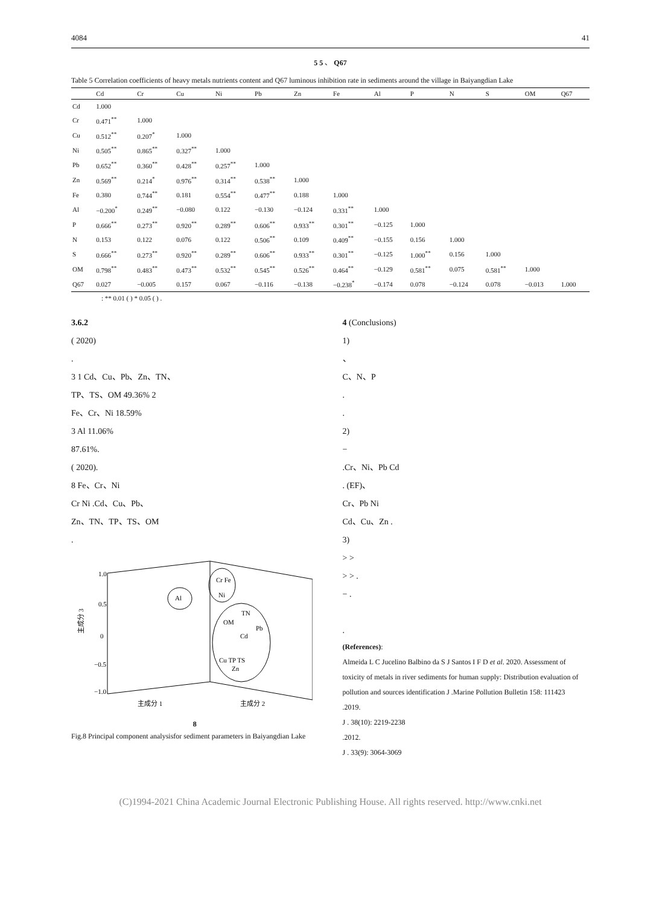4084 41
5 5 、 Q67
Table 5 Correlation coefficients of heavy metals nutrients content and Q67 luminous inhibition rate in sediments around the village in Baiyangdian Lake
| | Cd | Cr | Cu | Ni | Pb | Zn | Fe | Al | P | N | S | OM | Q67 |
| --- | --- | --- | --- | --- | --- | --- | --- | --- | --- | --- | --- | --- | --- |
| Cd | 1.000 | | | | | | | | | | | | |
| Cr | 0.471<sup>**</sup> | 1.000 | | | | | | | | | | | |
| Cu | 0.512<sup>**</sup> | 0.207<sup>*</sup> | 1.000 | | | | | | | | | | |
| Ni | 0.505<sup>**</sup> | 0.865<sup>**</sup> | 0.327<sup>**</sup> | 1.000 | | | | | | | | | |
| Pb | 0.652<sup>**</sup> | 0.360<sup>**</sup> | 0.428<sup>**</sup> | 0.257<sup>**</sup> | 1.000 | | | | | | | | |
| Zn | 0.569<sup>**</sup> | 0.214<sup>*</sup> | 0.976<sup>**</sup> | 0.314<sup>**</sup> | 0.538<sup>**</sup> | 1.000 | | | | | | | |
| Fe | 0.380 | 0.744<sup>**</sup> | 0.181 | 0.554<sup>**</sup> | 0.477<sup>**</sup> | 0.188 | 1.000 | | | | | | |
| Al | −0.200<sup>*</sup> | 0.249<sup>**</sup> | −0.080 | 0.122 | −0.130 | −0.124 | 0.331<sup>**</sup> | 1.000 | | | | | |
| P | 0.666<sup>**</sup> | 0.273<sup>**</sup> | 0.920<sup>**</sup> | 0.289<sup>**</sup> | 0.606<sup>**</sup> | 0.933<sup>**</sup> | 0.301<sup>**</sup> | −0.125 | 1.000 | | | | |
| N | 0.153 | 0.122 | 0.076 | 0.122 | 0.506<sup>**</sup> | 0.109 | 0.409<sup>**</sup> | −0.155 | 0.156 | 1.000 | | | |
| S | 0.666<sup>**</sup> | 0.273<sup>**</sup> | 0.920<sup>**</sup> | 0.289<sup>**</sup> | 0.606<sup>**</sup> | 0.933<sup>**</sup> | 0.301<sup>**</sup> | −0.125 | 1.000<sup>**</sup> | 0.156 | 1.000 | | |
| OM | 0.798<sup>**</sup> | 0.483<sup>**</sup> | 0.473<sup>**</sup> | 0.532<sup>**</sup> | 0.545<sup>**</sup> | 0.526<sup>**</sup> | 0.464<sup>**</sup> | −0.129 | 0.581<sup>**</sup> | 0.075 | 0.581<sup>**</sup> | 1.000 | |
| Q67 | 0.027 | −0.005 | 0.157 | 0.067 | −0.116 | −0.138 | −0.238<sup>*</sup> | −0.174 | 0.078 | −0.124 | 0.078 | −0.013 | 1.000 |
: ** 0.01 ( ) * 0.05 ( ) .
3.6.2
( 2020)
.
3 1 Cd、Cu、Pb、Zn、TN、
TP、TS、OM 49.36% 2
Fe、Cr、Ni 18.59%
3 Al 11.06%
87.61%.
( 2020).
8 Fe、Cr、Ni
Cr Ni .Cd、Cu、Pb、
Zn、TN、TP、TS、OM
.
1.0
0.5
0
−0.5
−1.0
主成分 3
主成分 1
主成分 2
Al
Cr Fe
Ni
TN
OM
Pb
Cd
Cu TP TS
Zn
8
Fig.8 Principal component analysisfor sediment parameters in Baiyangdian Lake
4 (Conclusions)
1)
、
C、N、P
.
.
2)
−
.Cr、Ni、Pb Cd
. (EF)、
Cr、Pb Ni
Cd、Cu、Zn .
3)
> >
> > .
− .
.
(References):
Almeida L C Jucelino Balbino da S J Santos I F D et al. 2020. Assessment of toxicity of metals in river sediments for human supply: Distribution evaluation of pollution and sources identification J .Marine Pollution Bulletin 158: 111423
.2019.
J . 38(10): 2219-2238
.2012.
J . 33(9): 3064-3069
(C)1994-2021 China Academic Journal Electronic Publishing House. All rights reserved. http://www.cnki.net